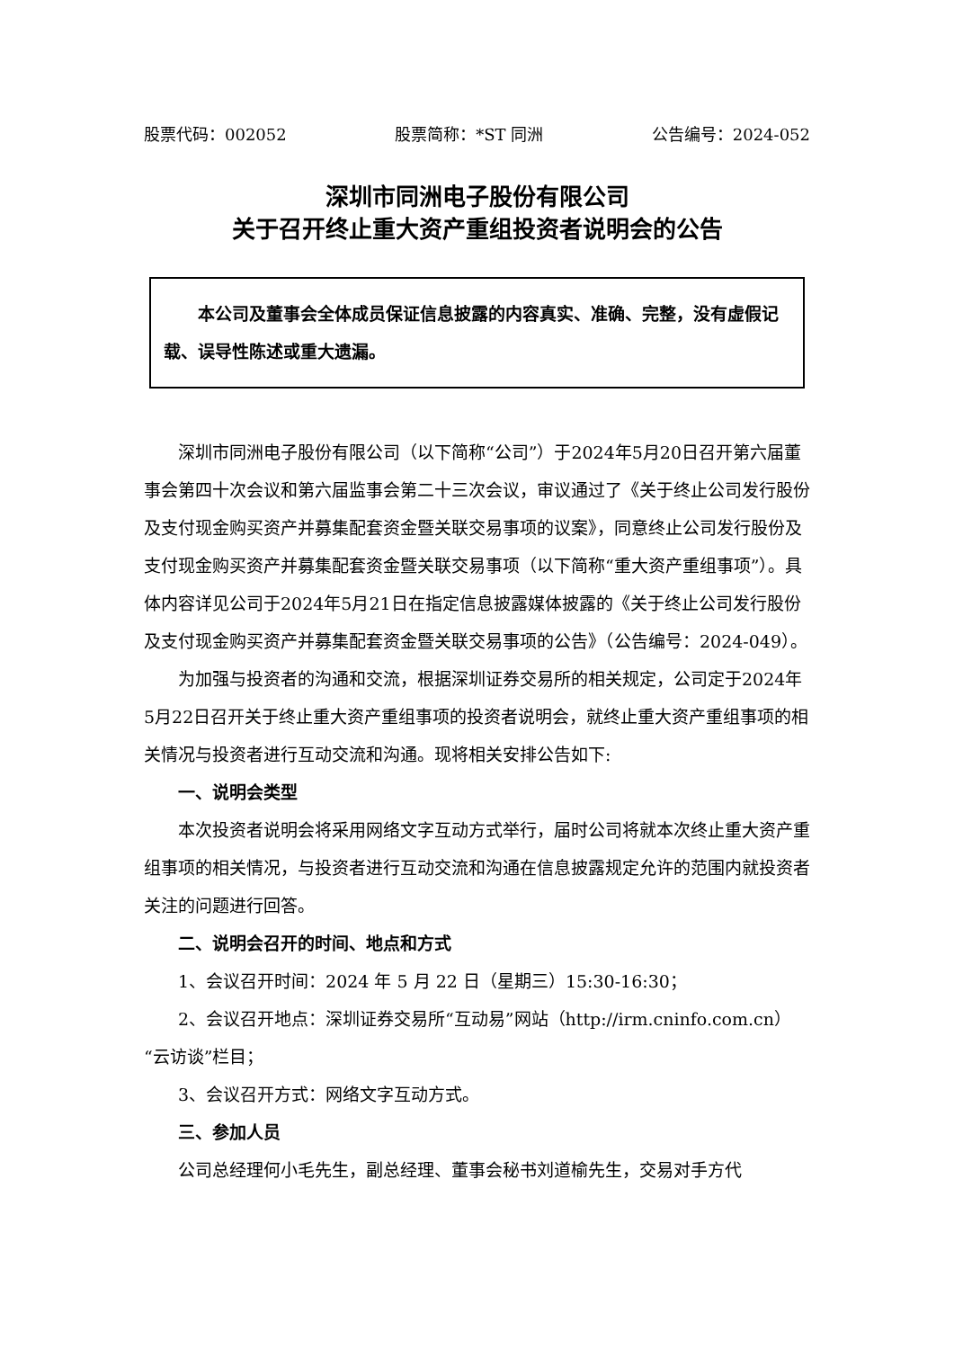股票代码：002052 股票简称：*ST 同洲 公告编号：2024-052
深圳市同洲电子股份有限公司
关于召开终止重大资产重组投资者说明会的公告
本公司及董事会全体成员保证信息披露的内容真实、准确、完整，没有虚假记载、误导性陈述或重大遗漏。
深圳市同洲电子股份有限公司（以下简称“公司”）于2024年5月20日召开第六届董事会第四十次会议和第六届监事会第二十三次会议，审议通过了《关于终止公司发行股份及支付现金购买资产并募集配套资金暨关联交易事项的议案》，同意终止公司发行股份及支付现金购买资产并募集配套资金暨关联交易事项（以下简称“重大资产重组事项”）。具体内容详见公司于2024年5月21日在指定信息披露媒体披露的《关于终止公司发行股份及支付现金购买资产并募集配套资金暨关联交易事项的公告》（公告编号：2024-049）。
为加强与投资者的沟通和交流，根据深圳证券交易所的相关规定，公司定于2024年5月22日召开关于终止重大资产重组事项的投资者说明会，就终止重大资产重组事项的相关情况与投资者进行互动交流和沟通。现将相关安排公告如下:
一、说明会类型
本次投资者说明会将采用网络文字互动方式举行，届时公司将就本次终止重大资产重组事项的相关情况，与投资者进行互动交流和沟通在信息披露规定允许的范围内就投资者关注的问题进行回答。
二、说明会召开的时间、地点和方式
1、会议召开时间：2024 年 5 月 22 日（星期三）15:30-16:30；
2、会议召开地点：深圳证券交易所“互动易”网站（http://irm.cninfo.com.cn）“云访谈”栏目；
3、会议召开方式：网络文字互动方式。
三、参加人员
公司总经理何小毛先生，副总经理、董事会秘书刘道榆先生，交易对手方代